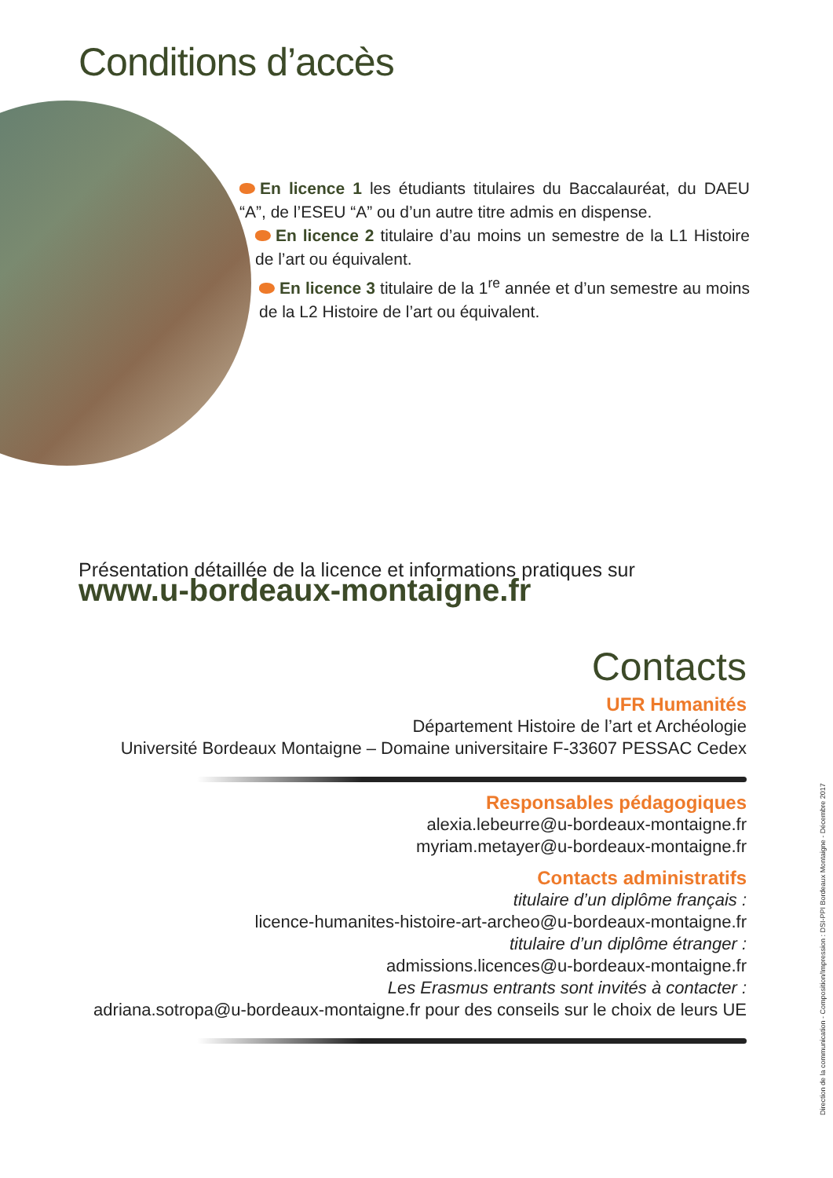Conditions d’accès
En licence 1 les étudiants titulaires du Baccalauréat, du DAEU “A”, de l’ESEU “A” ou d’un autre titre admis en dispense.
En licence 2 titulaire d’au moins un semestre de la L1 Histoire de l’art ou équivalent.
En licence 3 titulaire de la 1<sup>re</sup> année et d’un semestre au moins de la L2 Histoire de l’art ou équivalent.
Présentation détaillée de la licence et informations pratiques sur
www.u-bordeaux-montaigne.fr
Contacts
UFR Humanités
Département Histoire de l’art et Archéologie
Université Bordeaux Montaigne – Domaine universitaire F-33607 PESSAC Cedex
Responsables pédagogiques
alexia.lebeurre@u-bordeaux-montaigne.fr
myriam.metayer@u-bordeaux-montaigne.fr
Contacts administratifs
titulaire d’un diplôme français :
licence-humanites-histoire-art-archeo@u-bordeaux-montaigne.fr
titulaire d’un diplôme étranger :
admissions.licences@u-bordeaux-montaigne.fr
Les Erasmus entrants sont invités à contacter :
adriana.sotropa@u-bordeaux-montaigne.fr pour des conseils sur le choix de leurs UE
Direction de la communication - Composition/Impression : DSI-PPI Bordeaux Montaigne - Décembre 2017